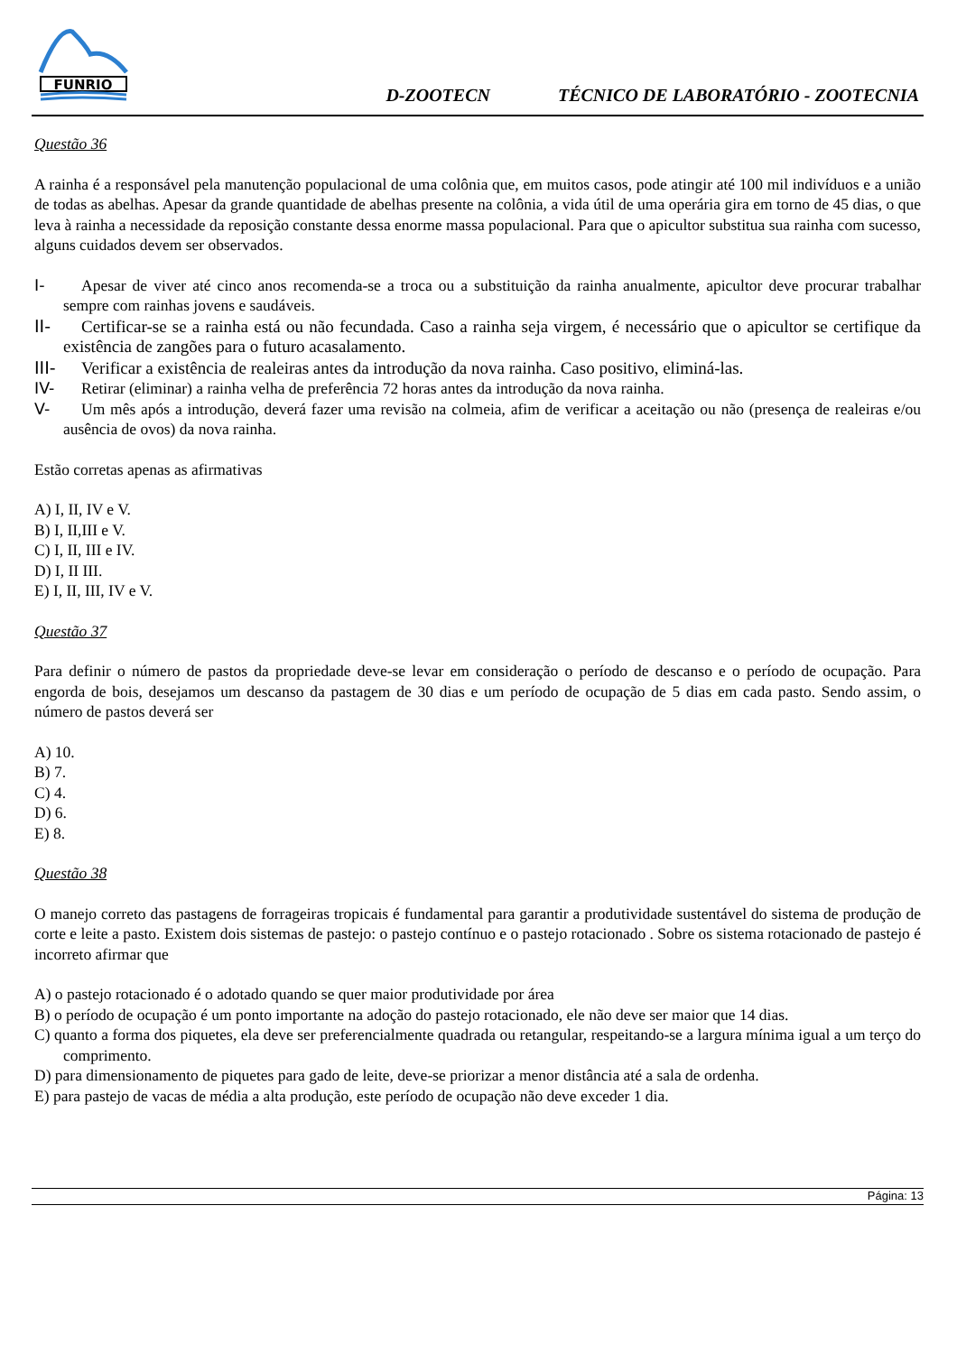FUNRIO
D-ZOOTECN TÉCNICO DE LABORATÓRIO - ZOOTECNIA
Questão 36
A rainha é a responsável pela manutenção populacional de uma colônia que, em muitos casos, pode atingir até 100 mil indivíduos e a união de todas as abelhas. Apesar da grande quantidade de abelhas presente na colônia, a vida útil de uma operária gira em torno de 45 dias, o que leva à rainha a necessidade da reposição constante dessa enorme massa populacional. Para que o apicultor substitua sua rainha com sucesso, alguns cuidados devem ser observados.
I- Apesar de viver até cinco anos recomenda-se a troca ou a substituição da rainha anualmente, apicultor deve procurar trabalhar sempre com rainhas jovens e saudáveis.
II- Certificar-se se a rainha está ou não fecundada. Caso a rainha seja virgem, é necessário que o apicultor se certifique da existência de zangões para o futuro acasalamento.
III- Verificar a existência de realeiras antes da introdução da nova rainha. Caso positivo, eliminá-las.
IV- Retirar (eliminar) a rainha velha de preferência 72 horas antes da introdução da nova rainha.
V- Um mês após a introdução, deverá fazer uma revisão na colmeia, afim de verificar a aceitação ou não (presença de realeiras e/ou ausência de ovos) da nova rainha.
Estão corretas apenas as afirmativas
A) I, II, IV e V.
B) I, II,III e V.
C) I, II, III e IV.
D) I, II III.
E) I, II, III, IV e V.
Questão 37
Para definir o número de pastos da propriedade deve-se levar em consideração o período de descanso e o período de ocupação. Para engorda de bois, desejamos um descanso da pastagem de 30 dias e um período de ocupação de 5 dias em cada pasto. Sendo assim, o número de pastos deverá ser
A) 10.
B) 7.
C) 4.
D) 6.
E) 8.
Questão 38
O manejo correto das pastagens de forrageiras tropicais é fundamental para garantir a produtividade sustentável do sistema de produção de corte e leite a pasto. Existem dois sistemas de pastejo: o pastejo contínuo e o pastejo rotacionado . Sobre os sistema rotacionado de pastejo é incorreto afirmar que
A) o pastejo rotacionado é o adotado quando se quer maior produtividade por área
B) o período de ocupação é um ponto importante na adoção do pastejo rotacionado, ele não deve ser maior que 14 dias.
C) quanto a forma dos piquetes, ela deve ser preferencialmente quadrada ou retangular, respeitando-se a largura mínima igual a um terço do comprimento.
D) para dimensionamento de piquetes para gado de leite, deve-se priorizar a menor distância até a sala de ordenha.
E) para pastejo de vacas de média a alta produção, este período de ocupação não deve exceder 1 dia.
Página: 13